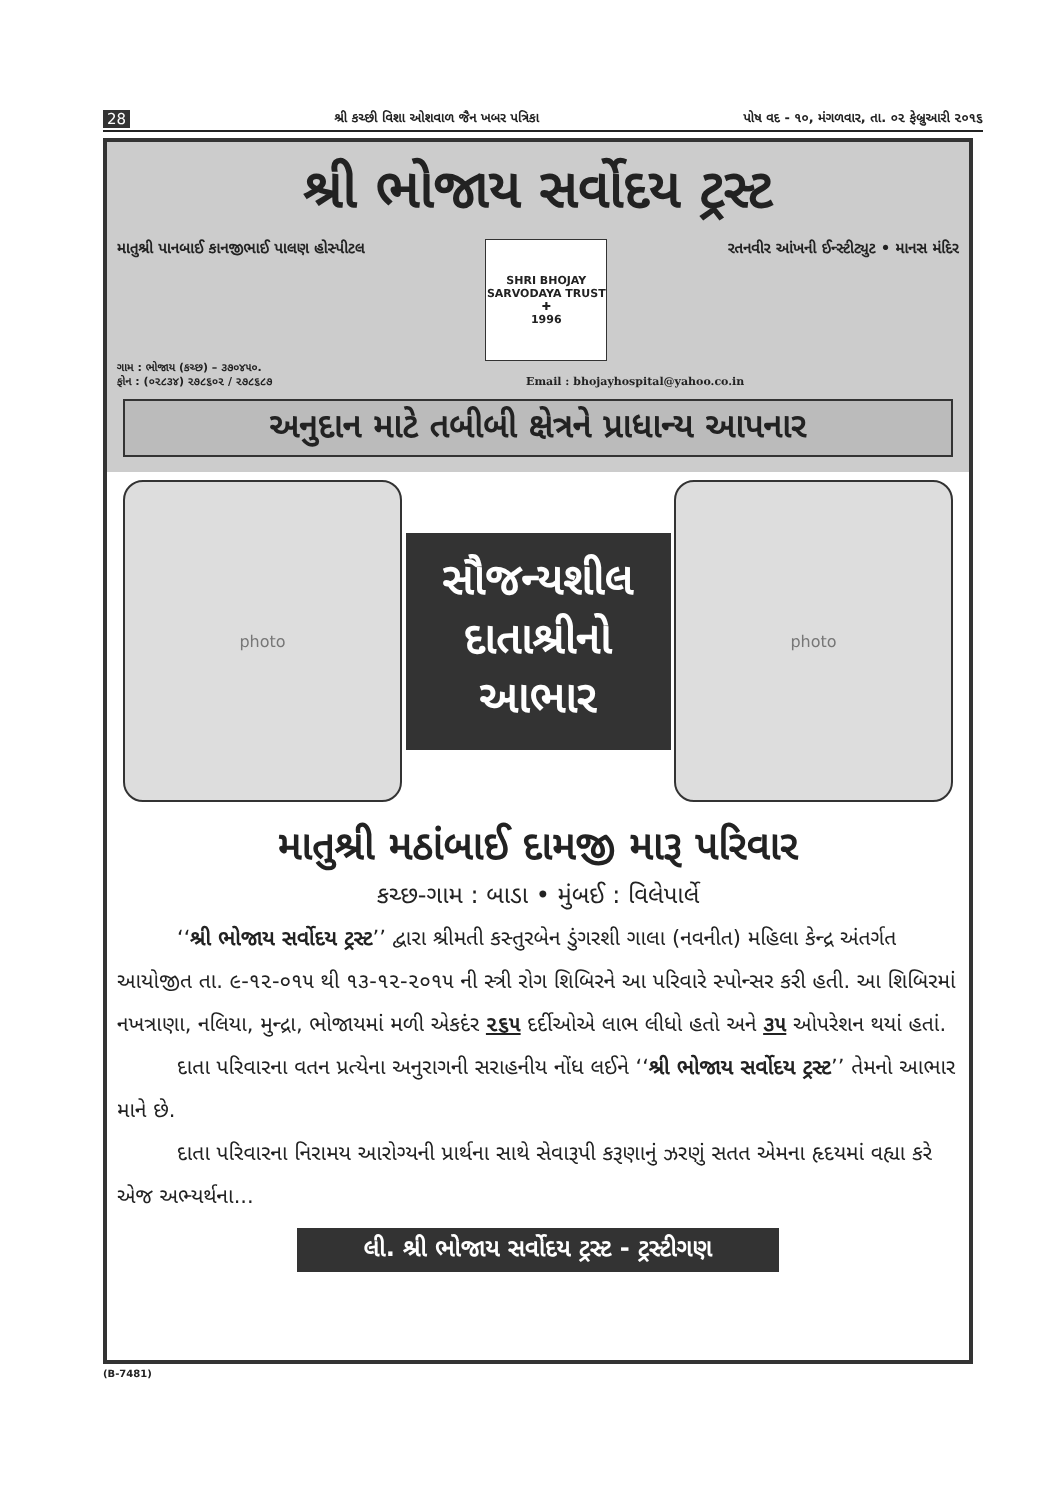28 શ્રી કચ્છી વિશા ઓશવાળ જૈન ખબર પત્રિકા પોષ વદ - ૧૦, મંગળવાર, તા. ૦૨ ફેબ્રુઆરી ૨૦૧૬
શ્રી ભોજાય સર્વોદય ટ્રસ્ટ
માતુશ્રી પાનબાઈ કાનજીભાઈ પાલણ હોસ્પીટલ
SHRI BHOJAY SARVODAYA TRUST
✚
1996
રતનવીર આંખની ઈન્સ્ટીટ્યુટ • માનસ મંદિર
ગામ : ભોજાય (કચ્છ) – ૩૭૦૪૫૦.
ફોન : (૦૨૮૩૪) ૨૭૮૬૦૨ / ૨૭૮૬૮૭ Email : bhojayhospital@yahoo.co.in
અનુદાન માટે તબીબી ક્ષેત્રને પ્રાધાન્ય આપનાર
photo
સૌજન્યશીલ
દાતાશ્રીનો
આભાર
photo
માતુશ્રી મઠાંબાઈ દામજી મારૂ પરિવાર
કચ્છ-ગામ : બાડા • મુંબઈ : વિલેપાર્લે
‘‘શ્રી ભોજાય સર્વોદય ટ્રસ્ટ’’ દ્વારા શ્રીમતી કસ્તુરબેન ડુંગરશી ગાલા (નવનીત) મહિલા કેન્દ્ર અંતર્ગત આયોજીત તા. ૯-૧૨-૦૧૫ થી ૧૩-૧૨-૨૦૧૫ ની સ્ત્રી રોગ શિબિરને આ પરિવારે સ્પોન્સર કરી હતી. આ શિબિરમાં નખત્રાણા, નલિયા, મુન્દ્રા, ભોજાયમાં મળી એકદંર ૨૬૫ દર્દીઓએ લાભ લીધો હતો અને ૩૫ ઓપરેશન થયાં હતાં.
દાતા પરિવારના વતન પ્રત્યેના અનુરાગની સરાહનીય નોંધ લઈને ‘‘શ્રી ભોજાય સર્વોદય ટ્રસ્ટ’’ તેમનો આભાર માને છે.
દાતા પરિવારના નિરામય આરોગ્યની પ્રાર્થના સાથે સેવારૂપી કરૂણાનું ઝરણું સતત એમના હૃદયમાં વહ્યા કરે એજ અભ્યર્થના...
લી. શ્રી ભોજાય સર્વોદય ટ્રસ્ટ - ટ્રસ્ટીગણ
(B-7481)